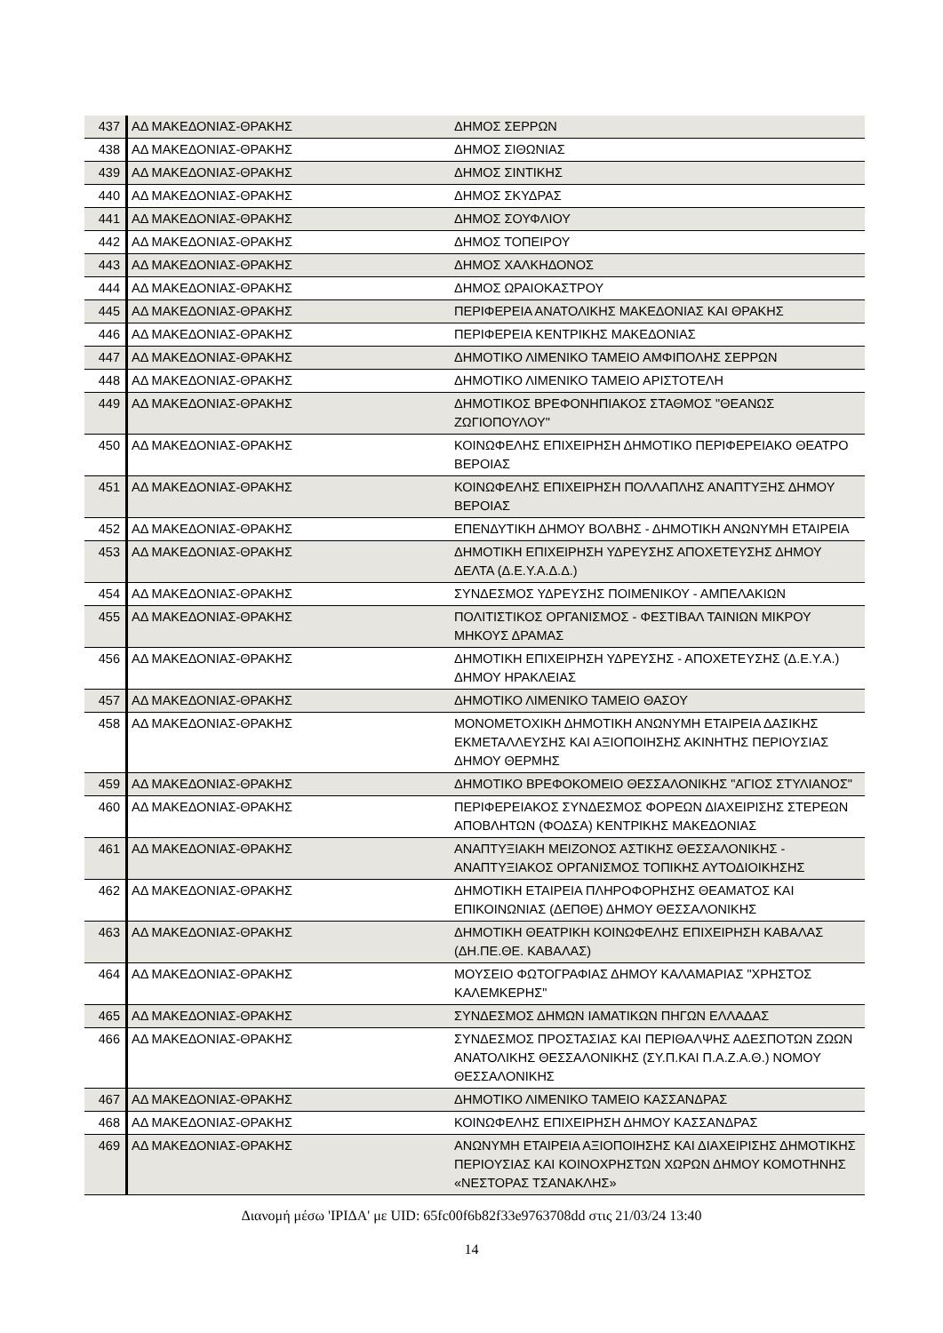| 437 | ΑΔ ΜΑΚΕΔΟΝΙΑΣ-ΘΡΑΚΗΣ | ΔΗΜΟΣ ΣΕΡΡΩΝ |
| 438 | ΑΔ ΜΑΚΕΔΟΝΙΑΣ-ΘΡΑΚΗΣ | ΔΗΜΟΣ ΣΙΘΩΝΙΑΣ |
| 439 | ΑΔ ΜΑΚΕΔΟΝΙΑΣ-ΘΡΑΚΗΣ | ΔΗΜΟΣ ΣΙΝΤΙΚΗΣ |
| 440 | ΑΔ ΜΑΚΕΔΟΝΙΑΣ-ΘΡΑΚΗΣ | ΔΗΜΟΣ ΣΚΥΔΡΑΣ |
| 441 | ΑΔ ΜΑΚΕΔΟΝΙΑΣ-ΘΡΑΚΗΣ | ΔΗΜΟΣ ΣΟΥΦΛΙΟΥ |
| 442 | ΑΔ ΜΑΚΕΔΟΝΙΑΣ-ΘΡΑΚΗΣ | ΔΗΜΟΣ ΤΟΠΕΙΡΟΥ |
| 443 | ΑΔ ΜΑΚΕΔΟΝΙΑΣ-ΘΡΑΚΗΣ | ΔΗΜΟΣ ΧΑΛΚΗΔΟΝΟΣ |
| 444 | ΑΔ ΜΑΚΕΔΟΝΙΑΣ-ΘΡΑΚΗΣ | ΔΗΜΟΣ ΩΡΑΙΟΚΑΣΤΡΟΥ |
| 445 | ΑΔ ΜΑΚΕΔΟΝΙΑΣ-ΘΡΑΚΗΣ | ΠΕΡΙΦΕΡΕΙΑ ΑΝΑΤΟΛΙΚΗΣ ΜΑΚΕΔΟΝΙΑΣ ΚΑΙ ΘΡΑΚΗΣ |
| 446 | ΑΔ ΜΑΚΕΔΟΝΙΑΣ-ΘΡΑΚΗΣ | ΠΕΡΙΦΕΡΕΙΑ ΚΕΝΤΡΙΚΗΣ ΜΑΚΕΔΟΝΙΑΣ |
| 447 | ΑΔ ΜΑΚΕΔΟΝΙΑΣ-ΘΡΑΚΗΣ | ΔΗΜΟΤΙΚΟ ΛΙΜΕΝΙΚΟ ΤΑΜΕΙΟ ΑΜΦΙΠΟΛΗΣ ΣΕΡΡΩΝ |
| 448 | ΑΔ ΜΑΚΕΔΟΝΙΑΣ-ΘΡΑΚΗΣ | ΔΗΜΟΤΙΚΟ ΛΙΜΕΝΙΚΟ ΤΑΜΕΙΟ ΑΡΙΣΤΟΤΕΛΗ |
| 449 | ΑΔ ΜΑΚΕΔΟΝΙΑΣ-ΘΡΑΚΗΣ | ΔΗΜΟΤΙΚΟΣ ΒΡΕΦΟΝΗΠΙΑΚΟΣ ΣΤΑΘΜΟΣ "ΘΕΑΝΩΣ ΖΩΓΙΟΠΟΥΛΟΥ" |
| 450 | ΑΔ ΜΑΚΕΔΟΝΙΑΣ-ΘΡΑΚΗΣ | ΚΟΙΝΩΦΕΛΗΣ ΕΠΙΧΕΙΡΗΣΗ ΔΗΜΟΤΙΚΟ ΠΕΡΙΦΕΡΕΙΑΚΟ ΘΕΑΤΡΟ ΒΕΡΟΙΑΣ |
| 451 | ΑΔ ΜΑΚΕΔΟΝΙΑΣ-ΘΡΑΚΗΣ | ΚΟΙΝΩΦΕΛΗΣ ΕΠΙΧΕΙΡΗΣΗ ΠΟΛΛΑΠΛΗΣ ΑΝΑΠΤΥΞΗΣ ΔΗΜΟΥ ΒΕΡΟΙΑΣ |
| 452 | ΑΔ ΜΑΚΕΔΟΝΙΑΣ-ΘΡΑΚΗΣ | ΕΠΕΝΔΥΤΙΚΗ ΔΗΜΟΥ ΒΟΛΒΗΣ - ΔΗΜΟΤΙΚΗ ΑΝΩΝΥΜΗ ΕΤΑΙΡΕΙΑ |
| 453 | ΑΔ ΜΑΚΕΔΟΝΙΑΣ-ΘΡΑΚΗΣ | ΔΗΜΟΤΙΚΗ ΕΠΙΧΕΙΡΗΣΗ ΥΔΡΕΥΣΗΣ ΑΠΟΧΕΤΕΥΣΗΣ ΔΗΜΟΥ ΔΕΛΤΑ (Δ.Ε.Υ.Α.Δ.Δ.) |
| 454 | ΑΔ ΜΑΚΕΔΟΝΙΑΣ-ΘΡΑΚΗΣ | ΣΥΝΔΕΣΜΟΣ ΥΔΡΕΥΣΗΣ ΠΟΙΜΕΝΙΚΟΥ - ΑΜΠΕΛΑΚΙΩΝ |
| 455 | ΑΔ ΜΑΚΕΔΟΝΙΑΣ-ΘΡΑΚΗΣ | ΠΟΛΙΤΙΣΤΙΚΟΣ ΟΡΓΑΝΙΣΜΟΣ - ΦΕΣΤΙΒΑΛ ΤΑΙΝΙΩΝ ΜΙΚΡΟΥ ΜΗΚΟΥΣ ΔΡΑΜΑΣ |
| 456 | ΑΔ ΜΑΚΕΔΟΝΙΑΣ-ΘΡΑΚΗΣ | ΔΗΜΟΤΙΚΗ ΕΠΙΧΕΙΡΗΣΗ ΥΔΡΕΥΣΗΣ - ΑΠΟΧΕΤΕΥΣΗΣ (Δ.Ε.Υ.Α.) ΔΗΜΟΥ ΗΡΑΚΛΕΙΑΣ |
| 457 | ΑΔ ΜΑΚΕΔΟΝΙΑΣ-ΘΡΑΚΗΣ | ΔΗΜΟΤΙΚΟ ΛΙΜΕΝΙΚΟ ΤΑΜΕΙΟ ΘΑΣΟΥ |
| 458 | ΑΔ ΜΑΚΕΔΟΝΙΑΣ-ΘΡΑΚΗΣ | ΜΟΝΟΜΕΤΟΧΙΚΗ ΔΗΜΟΤΙΚΗ ΑΝΩΝΥΜΗ ΕΤΑΙΡΕΙΑ ΔΑΣΙΚΗΣ ΕΚΜΕΤΑΛΛΕΥΣΗΣ ΚΑΙ ΑΞΙΟΠΟΙΗΣΗΣ ΑΚΙΝΗΤΗΣ ΠΕΡΙΟΥΣΙΑΣ ΔΗΜΟΥ ΘΕΡΜΗΣ |
| 459 | ΑΔ ΜΑΚΕΔΟΝΙΑΣ-ΘΡΑΚΗΣ | ΔΗΜΟΤΙΚΟ ΒΡΕΦΟΚΟΜΕΙΟ ΘΕΣΣΑΛΟΝΙΚΗΣ "ΑΓΙΟΣ ΣΤΥΛΙΑΝΟΣ" |
| 460 | ΑΔ ΜΑΚΕΔΟΝΙΑΣ-ΘΡΑΚΗΣ | ΠΕΡΙΦΕΡΕΙΑΚΟΣ ΣΥΝΔΕΣΜΟΣ ΦΟΡΕΩΝ ΔΙΑΧΕΙΡΙΣΗΣ ΣΤΕΡΕΩΝ ΑΠΟΒΛΗΤΩΝ (ΦΟΔΣΑ) ΚΕΝΤΡΙΚΗΣ ΜΑΚΕΔΟΝΙΑΣ |
| 461 | ΑΔ ΜΑΚΕΔΟΝΙΑΣ-ΘΡΑΚΗΣ | ΑΝΑΠΤΥΞΙΑΚΗ ΜΕΙΖΟΝΟΣ ΑΣΤΙΚΗΣ ΘΕΣΣΑΛΟΝΙΚΗΣ - ΑΝΑΠΤΥΞΙΑΚΟΣ ΟΡΓΑΝΙΣΜΟΣ ΤΟΠΙΚΗΣ ΑΥΤΟΔΙΟΙΚΗΣΗΣ |
| 462 | ΑΔ ΜΑΚΕΔΟΝΙΑΣ-ΘΡΑΚΗΣ | ΔΗΜΟΤΙΚΗ ΕΤΑΙΡΕΙΑ ΠΛΗΡΟΦΟΡΗΣΗΣ ΘΕΑΜΑΤΟΣ ΚΑΙ ΕΠΙΚΟΙΝΩΝΙΑΣ (ΔΕΠΘΕ) ΔΗΜΟΥ ΘΕΣΣΑΛΟΝΙΚΗΣ |
| 463 | ΑΔ ΜΑΚΕΔΟΝΙΑΣ-ΘΡΑΚΗΣ | ΔΗΜΟΤΙΚΗ ΘΕΑΤΡΙΚΗ ΚΟΙΝΩΦΕΛΗΣ ΕΠΙΧΕΙΡΗΣΗ ΚΑΒΑΛΑΣ (ΔΗ.ΠΕ.ΘΕ. ΚΑΒΑΛΑΣ) |
| 464 | ΑΔ ΜΑΚΕΔΟΝΙΑΣ-ΘΡΑΚΗΣ | ΜΟΥΣΕΙΟ ΦΩΤΟΓΡΑΦΙΑΣ ΔΗΜΟΥ ΚΑΛΑΜΑΡΙΑΣ "ΧΡΗΣΤΟΣ ΚΑΛΕΜΚΕΡΗΣ" |
| 465 | ΑΔ ΜΑΚΕΔΟΝΙΑΣ-ΘΡΑΚΗΣ | ΣΥΝΔΕΣΜΟΣ ΔΗΜΩΝ ΙΑΜΑΤΙΚΩΝ ΠΗΓΩΝ ΕΛΛΑΔΑΣ |
| 466 | ΑΔ ΜΑΚΕΔΟΝΙΑΣ-ΘΡΑΚΗΣ | ΣΥΝΔΕΣΜΟΣ ΠΡΟΣΤΑΣΙΑΣ ΚΑΙ ΠΕΡΙΘΑΛΨΗΣ ΑΔΕΣΠΟΤΩΝ ΖΩΩΝ ΑΝΑΤΟΛΙΚΗΣ ΘΕΣΣΑΛΟΝΙΚΗΣ (ΣΥ.Π.ΚΑΙ Π.Α.Ζ.Α.Θ.) ΝΟΜΟΥ ΘΕΣΣΑΛΟΝΙΚΗΣ |
| 467 | ΑΔ ΜΑΚΕΔΟΝΙΑΣ-ΘΡΑΚΗΣ | ΔΗΜΟΤΙΚΟ ΛΙΜΕΝΙΚΟ ΤΑΜΕΙΟ ΚΑΣΣΑΝΔΡΑΣ |
| 468 | ΑΔ ΜΑΚΕΔΟΝΙΑΣ-ΘΡΑΚΗΣ | ΚΟΙΝΩΦΕΛΗΣ ΕΠΙΧΕΙΡΗΣΗ ΔΗΜΟΥ ΚΑΣΣΑΝΔΡΑΣ |
| 469 | ΑΔ ΜΑΚΕΔΟΝΙΑΣ-ΘΡΑΚΗΣ | ΑΝΩΝΥΜΗ ΕΤΑΙΡΕΙΑ ΑΞΙΟΠΟΙΗΣΗΣ ΚΑΙ ΔΙΑΧΕΙΡΙΣΗΣ ΔΗΜΟΤΙΚΗΣ ΠΕΡΙΟΥΣΙΑΣ ΚΑΙ ΚΟΙΝΟΧΡΗΣΤΩΝ ΧΩΡΩΝ ΔΗΜΟΥ ΚΟΜΟΤΗΝΗΣ «ΝΕΣΤΟΡΑΣ ΤΣΑΝΑΚΛΗΣ» |
Διανομή μέσω 'ΙΡΙΔΑ' με UID: 65fc00f6b82f33e9763708dd στις 21/03/24 13:40
14